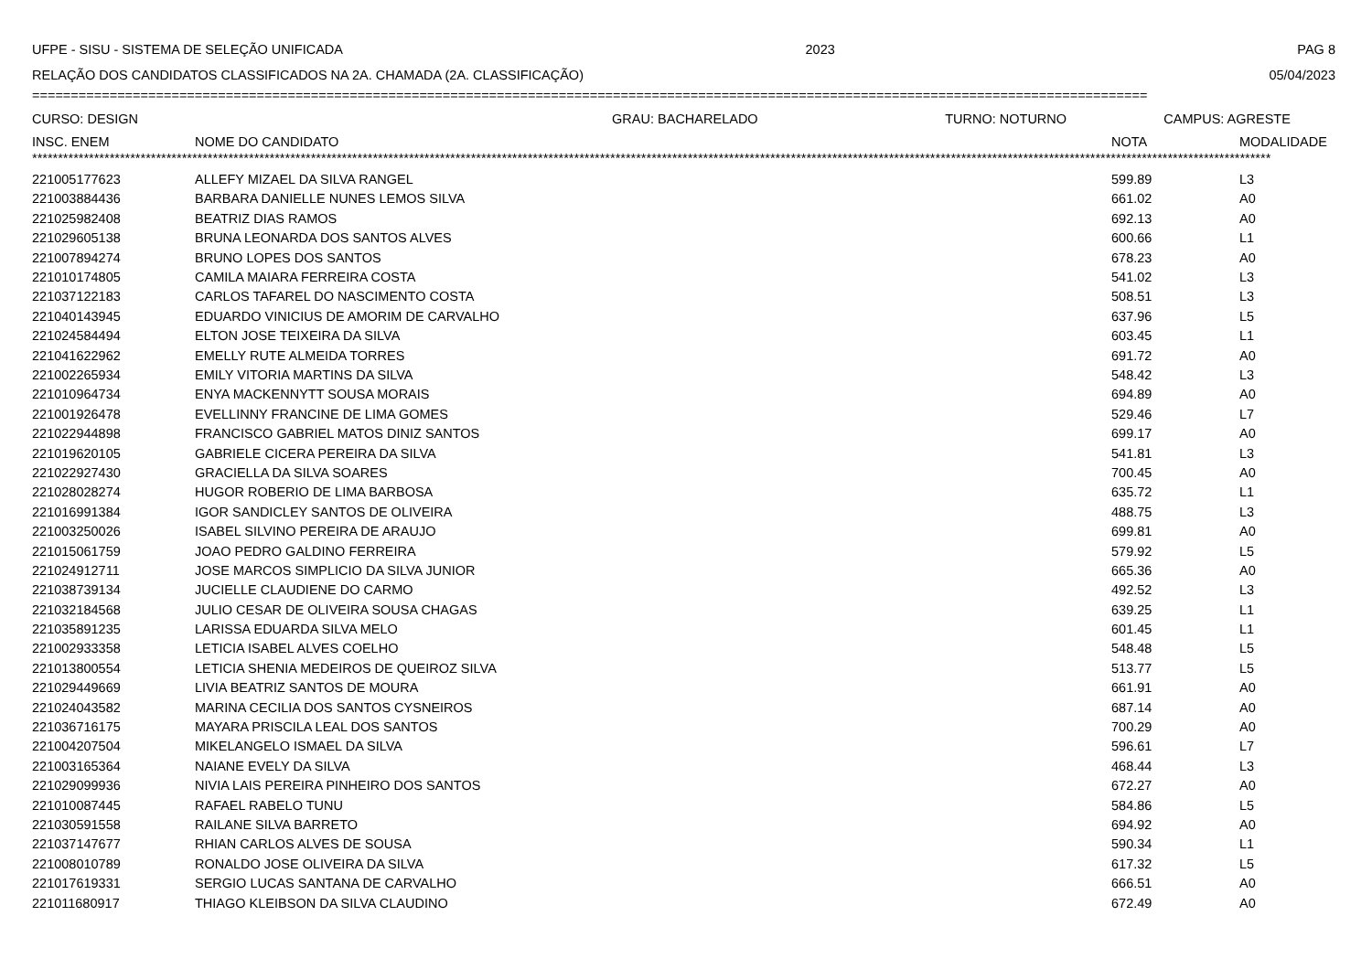UFPE - SISU - SISTEMA DE SELEÇÃO UNIFICADA 2023 PAG 8
RELAÇÃO DOS CANDIDATOS CLASSIFICADOS NA 2A. CHAMADA (2A. CLASSIFICAÇÃO) 05/04/2023
================================================================================================================================================
CURSO: DESIGN GRAU: BACHARELADO TURNO: NOTURNO CAMPUS: AGRESTE
| INSC. ENEM | NOME DO CANDIDATO | NOTA | MODALIDADE |
| --- | --- | --- | --- |
************************************************************************************************************************************************************************************************************************************************
| 221005177623 | ALLEFY MIZAEL DA SILVA RANGEL | 599.89 | L3 |
| 221003884436 | BARBARA DANIELLE NUNES LEMOS SILVA | 661.02 | A0 |
| 221025982408 | BEATRIZ DIAS RAMOS | 692.13 | A0 |
| 221029605138 | BRUNA LEONARDA DOS SANTOS ALVES | 600.66 | L1 |
| 221007894274 | BRUNO LOPES DOS SANTOS | 678.23 | A0 |
| 221010174805 | CAMILA MAIARA FERREIRA COSTA | 541.02 | L3 |
| 221037122183 | CARLOS TAFAREL DO NASCIMENTO COSTA | 508.51 | L3 |
| 221040143945 | EDUARDO VINICIUS DE AMORIM DE CARVALHO | 637.96 | L5 |
| 221024584494 | ELTON JOSE TEIXEIRA DA SILVA | 603.45 | L1 |
| 221041622962 | EMELLY RUTE ALMEIDA TORRES | 691.72 | A0 |
| 221002265934 | EMILY VITORIA MARTINS DA SILVA | 548.42 | L3 |
| 221010964734 | ENYA MACKENNYTT SOUSA MORAIS | 694.89 | A0 |
| 221001926478 | EVELLINNY FRANCINE DE LIMA GOMES | 529.46 | L7 |
| 221022944898 | FRANCISCO GABRIEL MATOS DINIZ SANTOS | 699.17 | A0 |
| 221019620105 | GABRIELE CICERA PEREIRA DA SILVA | 541.81 | L3 |
| 221022927430 | GRACIELLA DA SILVA SOARES | 700.45 | A0 |
| 221028028274 | HUGOR ROBERIO DE LIMA BARBOSA | 635.72 | L1 |
| 221016991384 | IGOR SANDICLEY SANTOS DE OLIVEIRA | 488.75 | L3 |
| 221003250026 | ISABEL SILVINO PEREIRA DE ARAUJO | 699.81 | A0 |
| 221015061759 | JOAO PEDRO GALDINO FERREIRA | 579.92 | L5 |
| 221024912711 | JOSE MARCOS SIMPLICIO DA SILVA JUNIOR | 665.36 | A0 |
| 221038739134 | JUCIELLE CLAUDIENE DO CARMO | 492.52 | L3 |
| 221032184568 | JULIO CESAR DE OLIVEIRA SOUSA CHAGAS | 639.25 | L1 |
| 221035891235 | LARISSA EDUARDA SILVA MELO | 601.45 | L1 |
| 221002933358 | LETICIA ISABEL ALVES COELHO | 548.48 | L5 |
| 221013800554 | LETICIA SHENIA MEDEIROS DE QUEIROZ SILVA | 513.77 | L5 |
| 221029449669 | LIVIA BEATRIZ SANTOS DE MOURA | 661.91 | A0 |
| 221024043582 | MARINA CECILIA DOS SANTOS CYSNEIROS | 687.14 | A0 |
| 221036716175 | MAYARA PRISCILA LEAL DOS SANTOS | 700.29 | A0 |
| 221004207504 | MIKELANGELO ISMAEL DA SILVA | 596.61 | L7 |
| 221003165364 | NAIANE EVELY DA SILVA | 468.44 | L3 |
| 221029099936 | NIVIA LAIS PEREIRA PINHEIRO DOS SANTOS | 672.27 | A0 |
| 221010087445 | RAFAEL RABELO TUNU | 584.86 | L5 |
| 221030591558 | RAILANE SILVA BARRETO | 694.92 | A0 |
| 221037147677 | RHIAN CARLOS ALVES DE SOUSA | 590.34 | L1 |
| 221008010789 | RONALDO JOSE OLIVEIRA DA SILVA | 617.32 | L5 |
| 221017619331 | SERGIO LUCAS SANTANA DE CARVALHO | 666.51 | A0 |
| 221011680917 | THIAGO KLEIBSON DA SILVA CLAUDINO | 672.49 | A0 |